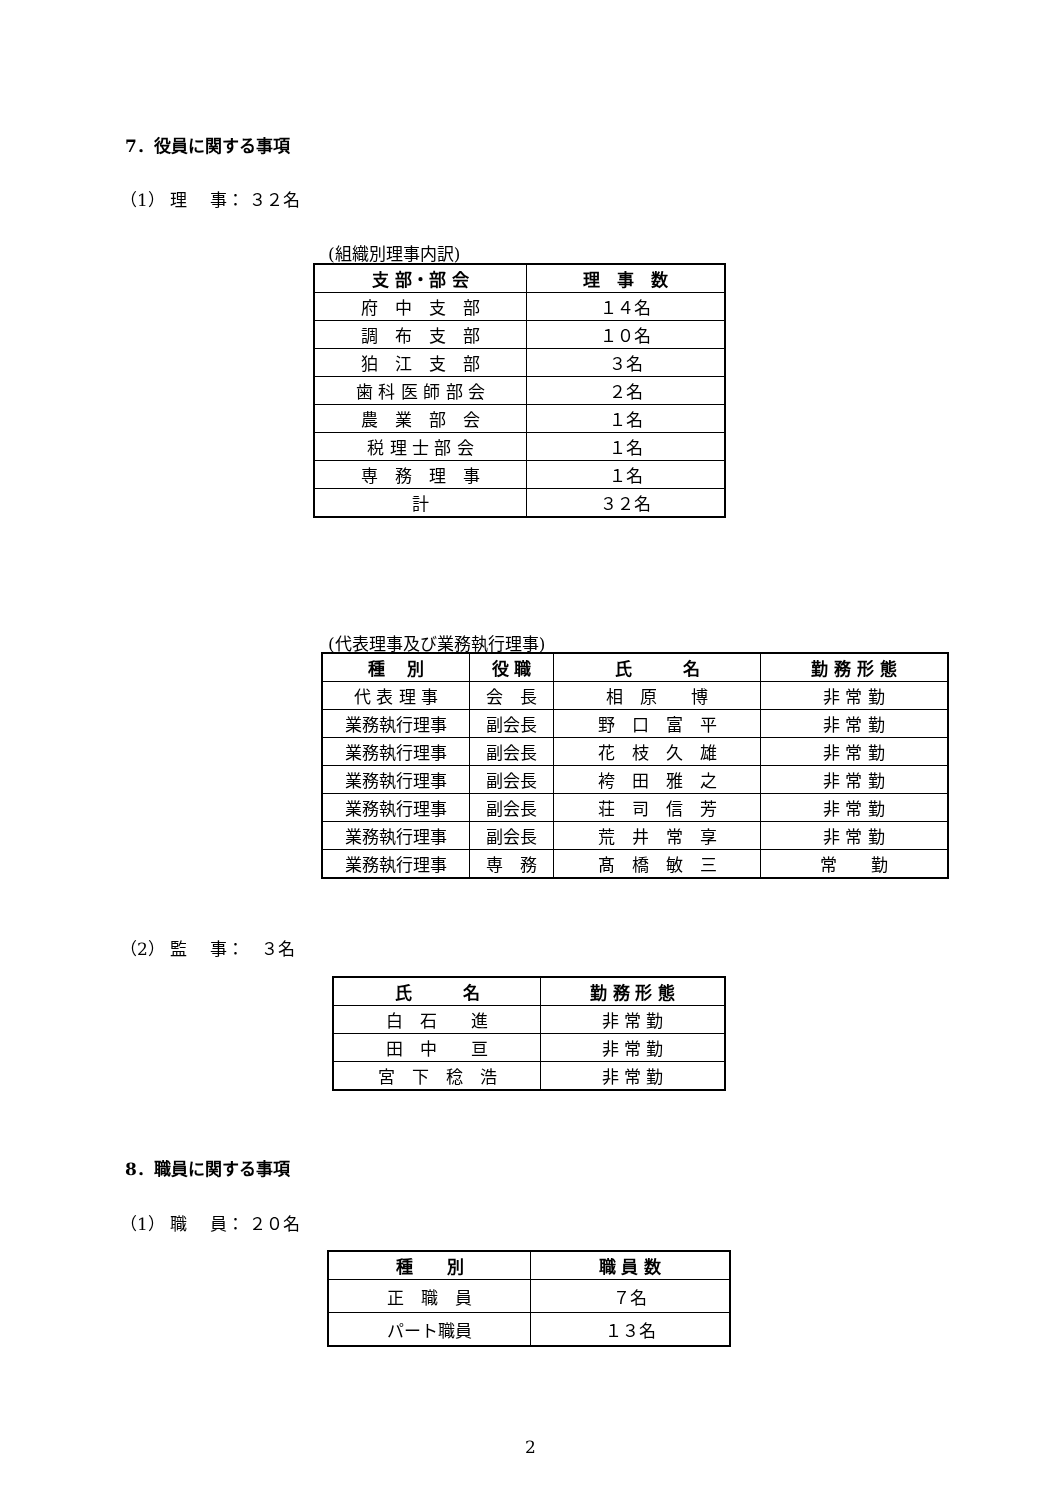7．役員に関する事項
（1） 理　 事： ３２名
(組織別理事内訳)
| 支 部・部 会 | 理 事 数 |
| --- | --- |
| 府 中 支 部 | １４名 |
| 調 布 支 部 | １０名 |
| 狛 江 支 部 | ３名 |
| 歯 科 医 師 部 会 | ２名 |
| 農 業 部 会 | １名 |
| 税 理 士 部 会 | １名 |
| 専 務 理 事 | １名 |
| 計 | ３２名 |
(代表理事及び業務執行理事)
| 種 別 | 役 職 | 氏 名 | 勤 務 形 態 |
| --- | --- | --- | --- |
| 代 表 理 事 | 会 長 | 相 原 博 | 非 常 勤 |
| 業務執行理事 | 副会長 | 野 口 富 平 | 非 常 勤 |
| 業務執行理事 | 副会長 | 花 枝 久 雄 | 非 常 勤 |
| 業務執行理事 | 副会長 | 袴 田 雅 之 | 非 常 勤 |
| 業務執行理事 | 副会長 | 荘 司 信 芳 | 非 常 勤 |
| 業務執行理事 | 副会長 | 荒 井 常 享 | 非 常 勤 |
| 業務執行理事 | 専 務 | 髙 橋 敏 三 | 常 勤 |
（2） 監　 事：　３名
| 氏 名 | 勤 務 形 態 |
| --- | --- |
| 白 石 進 | 非 常 勤 |
| 田 中 亘 | 非 常 勤 |
| 宮 下 稔 浩 | 非 常 勤 |
8．職員に関する事項
（1） 職　 員： ２０名
| 種 別 | 職 員 数 |
| --- | --- |
| 正 職 員 | ７名 |
| パート職員 | １３名 |
2